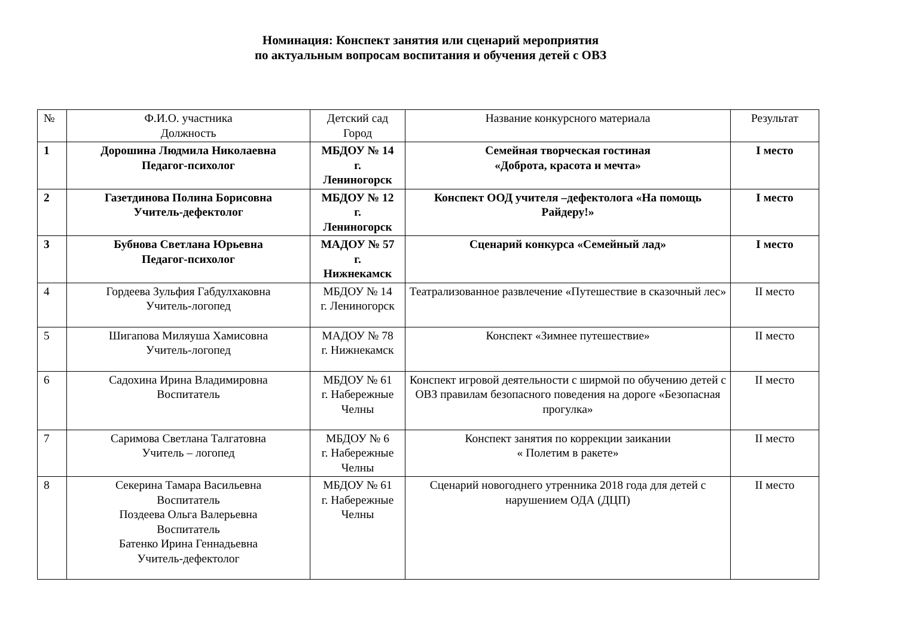Номинация: Конспект занятия или сценарий мероприятия
по актуальным вопросам воспитания и обучения детей с ОВЗ
| № | Ф.И.О. участника Должность | Детский сад Город | Название конкурсного материала | Результат |
| --- | --- | --- | --- | --- |
| 1 | Дорошина Людмила Николаевна Педагог-психолог | МБДОУ № 14 г. Лениногорск | Семейная творческая гостиная «Доброта, красота и мечта» | I место |
| 2 | Газетдинова Полина Борисовна Учитель-дефектолог | МБДОУ № 12 г. Лениногорск | Конспект ООД учителя –дефектолога «На помощь Райдеру!» | I место |
| 3 | Бубнова Светлана Юрьевна Педагог-психолог | МАДОУ № 57 г. Нижнекамск | Сценарий конкурса «Семейный лад» | I место |
| 4 | Гордеева Зульфия Габдулхаковна Учитель-логопед | МБДОУ № 14 г. Лениногорск | Театрализованное развлечение «Путешествие в сказочный лес» | II место |
| 5 | Шигапова Миляуша Хамисовна Учитель-логопед | МАДОУ № 78 г. Нижнекамск | Конспект «Зимнее путешествие» | II место |
| 6 | Садохина Ирина Владимировна Воспитатель | МБДОУ № 61 г. Набережные Челны | Конспект игровой деятельности с ширмой по обучению детей с ОВЗ правилам безопасного поведения на дороге «Безопасная прогулка» | II место |
| 7 | Саримова Светлана Талгатовна Учитель – логопед | МБДОУ № 6 г. Набережные Челны | Конспект занятия по коррекции заикании « Полетим в ракете» | II место |
| 8 | Секерина Тамара Васильевна Воспитатель Поздеева Ольга Валерьевна Воспитатель Батенко Ирина Геннадьевна Учитель-дефектолог | МБДОУ № 61 г. Набережные Челны | Сценарий новогоднего утренника 2018 года для детей с нарушением ОДА (ДЦП) | II место |